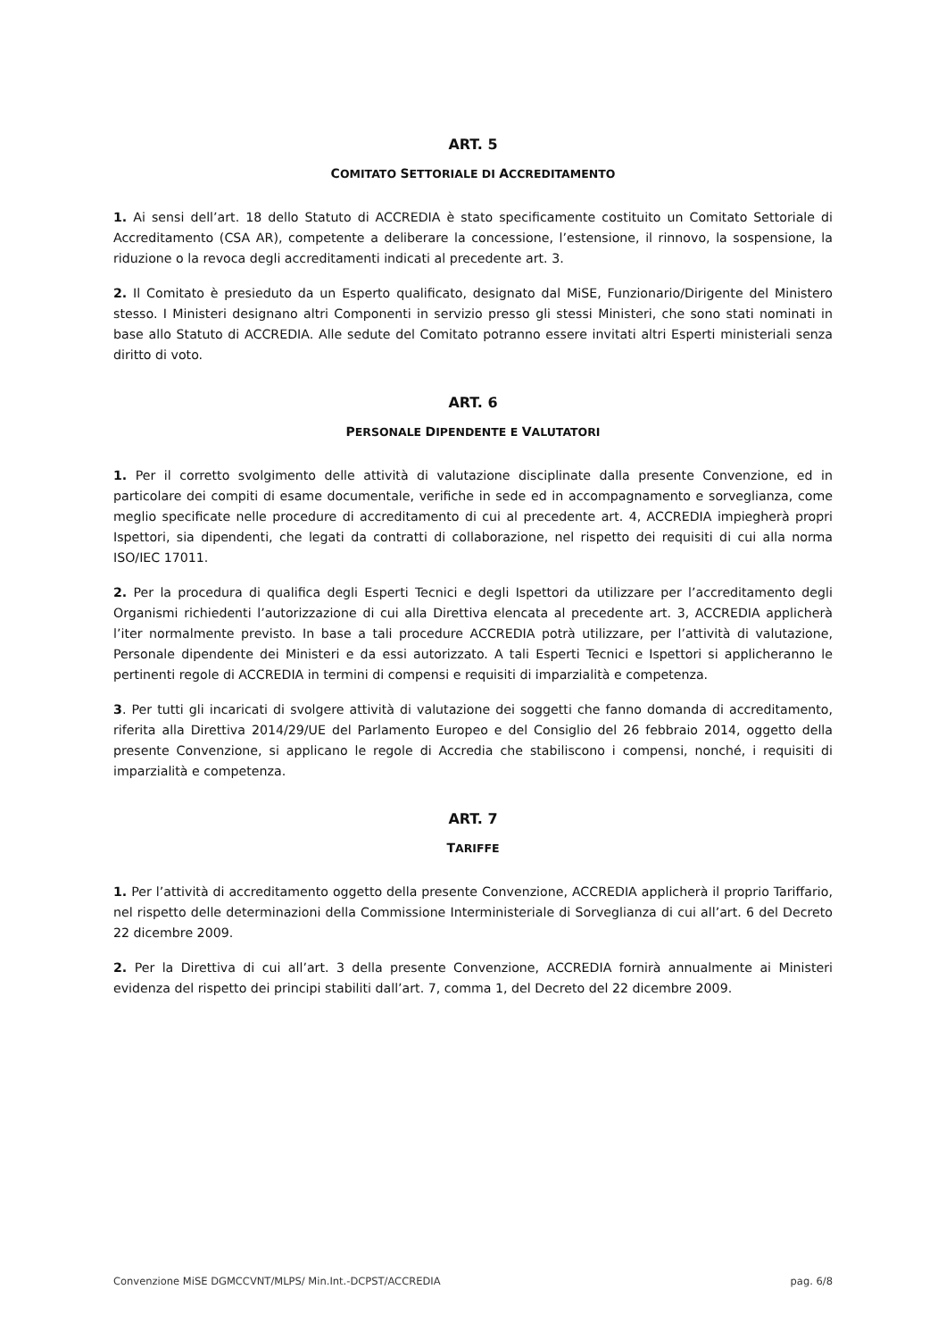ART. 5
COMITATO SETTORIALE DI ACCREDITAMENTO
1. Ai sensi dell’art. 18 dello Statuto di ACCREDIA è stato specificamente costituito un Comitato Settoriale di Accreditamento (CSA AR), competente a deliberare la concessione, l’estensione, il rinnovo, la sospensione, la riduzione o la revoca degli accreditamenti indicati al precedente art. 3.
2. Il Comitato è presieduto da un Esperto qualificato, designato dal MiSE, Funzionario/Dirigente del Ministero stesso. I Ministeri designano altri Componenti in servizio presso gli stessi Ministeri, che sono stati nominati in base allo Statuto di ACCREDIA. Alle sedute del Comitato potranno essere invitati altri Esperti ministeriali senza diritto di voto.
ART. 6
PERSONALE DIPENDENTE E VALUTATORI
1. Per il corretto svolgimento delle attività di valutazione disciplinate dalla presente Convenzione, ed in particolare dei compiti di esame documentale, verifiche in sede ed in accompagnamento e sorveglianza, come meglio specificate nelle procedure di accreditamento di cui al precedente art. 4, ACCREDIA impiegherà propri Ispettori, sia dipendenti, che legati da contratti di collaborazione, nel rispetto dei requisiti di cui alla norma ISO/IEC 17011.
2. Per la procedura di qualifica degli Esperti Tecnici e degli Ispettori da utilizzare per l’accreditamento degli Organismi richiedenti l’autorizzazione di cui alla Direttiva elencata al precedente art. 3, ACCREDIA applicherà l’iter normalmente previsto. In base a tali procedure ACCREDIA potrà utilizzare, per l’attività di valutazione, Personale dipendente dei Ministeri e da essi autorizzato. A tali Esperti Tecnici e Ispettori si applicheranno le pertinenti regole di ACCREDIA in termini di compensi e requisiti di imparzialità e competenza.
3. Per tutti gli incaricati di svolgere attività di valutazione dei soggetti che fanno domanda di accreditamento, riferita alla Direttiva 2014/29/UE del Parlamento Europeo e del Consiglio del 26 febbraio 2014, oggetto della presente Convenzione, si applicano le regole di Accredia che stabiliscono i compensi, nonché, i requisiti di imparzialità e competenza.
ART. 7
TARIFFE
1. Per l’attività di accreditamento oggetto della presente Convenzione, ACCREDIA applicherà il proprio Tariffario, nel rispetto delle determinazioni della Commissione Interministeriale di Sorveglianza di cui all’art. 6 del Decreto 22 dicembre 2009.
2. Per la Direttiva di cui all’art. 3 della presente Convenzione, ACCREDIA fornirà annualmente ai Ministeri evidenza del rispetto dei principi stabiliti dall’art. 7, comma 1, del Decreto del 22 dicembre 2009.
Convenzione MiSE DGMCCVNT/MLPS/ Min.Int.-DCPST/ACCREDIA pag. 6/8